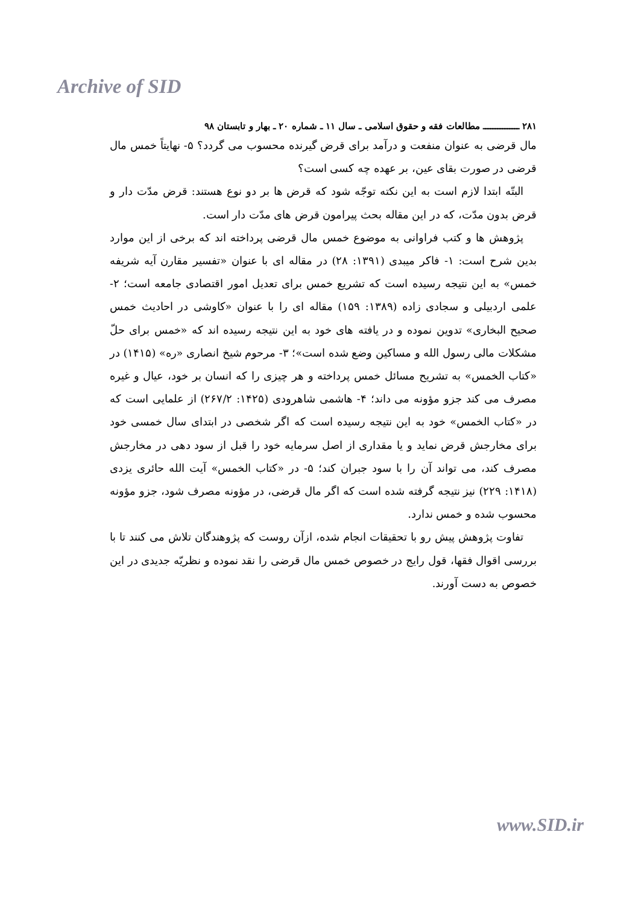Archive of SID
۲۸۱ ـــــــــــــــ مطالعات فقه و حقوق اسلامی ـ سال ۱۱ ـ شماره ۲۰ ـ بهار و تابستان ۹۸
مال قرضی به عنوان منفعت و درآمد برای قرض گیرنده محسوب می گردد؟ ۵- نهایتاً خمس مال قرضی در صورت بقای عین، بر عهده چه کسی است؟
البتّه ابتدا لازم است به این نکته توجّه شود که قرض ها بر دو نوع هستند: قرض مدّت دار و قرض بدون مدّت، که در این مقاله بحث پیرامون قرض های مدّت دار است.
پژوهش ها و کتب فراوانی به موضوع خمس مال قرضی پرداخته اند که برخی از این موارد بدین شرح است: ۱- فاکر میبدی (۱۳۹۱: ۲۸) در مقاله ای با عنوان «تفسیر مقارن آیه شریفه خمس» به این نتیجه رسیده است که تشریع خمس برای تعدیل امور اقتصادی جامعه است؛ ۲- علمی اردبیلی و سجادی زاده (۱۳۸۹: ۱۵۹) مقاله ای را با عنوان «کاوشی در احادیث خمس صحیح البخاری» تدوین نموده و در یافته های خود به این نتیجه رسیده اند که «خمس برای حلّ مشکلات مالی رسول الله و مساکین وضع شده است»؛ ۳- مرحوم شیخ انصاری «ره» (۱۴۱۵) در «کتاب الخمس» به تشریح مسائل خمس پرداخته و هر چیزی را که انسان بر خود، عیال و غیره مصرف می کند جزو مؤونه می داند؛ ۴- هاشمی شاهرودی (۱۴۲۵: ۲۶۷/۲) از علمایی است که در «کتاب الخمس» خود به این نتیجه رسیده است که اگر شخصی در ابتدای سال خمسی خود برای مخارجش قرض نماید و یا مقداری از اصل سرمایه خود را قبل از سود دهی در مخارجش مصرف کند، می تواند آن را با سود جبران کند؛ ۵- در «کتاب الخمس» آیت الله حائری یزدی (۱۴۱۸: ۲۲۹) نیز نتیجه گرفته شده است که اگر مال قرضی، در مؤونه مصرف شود، جزو مؤونه محسوب شده و خمس ندارد.
تفاوت پژوهش پیش رو با تحقیقات انجام شده، ازآن روست که پژوهندگان تلاش می کنند تا با بررسی اقوال فقها، قول رایج در خصوص خمس مال قرضی را نقد نموده و نظریّه جدیدی در این خصوص به دست آورند.
www.SID.ir